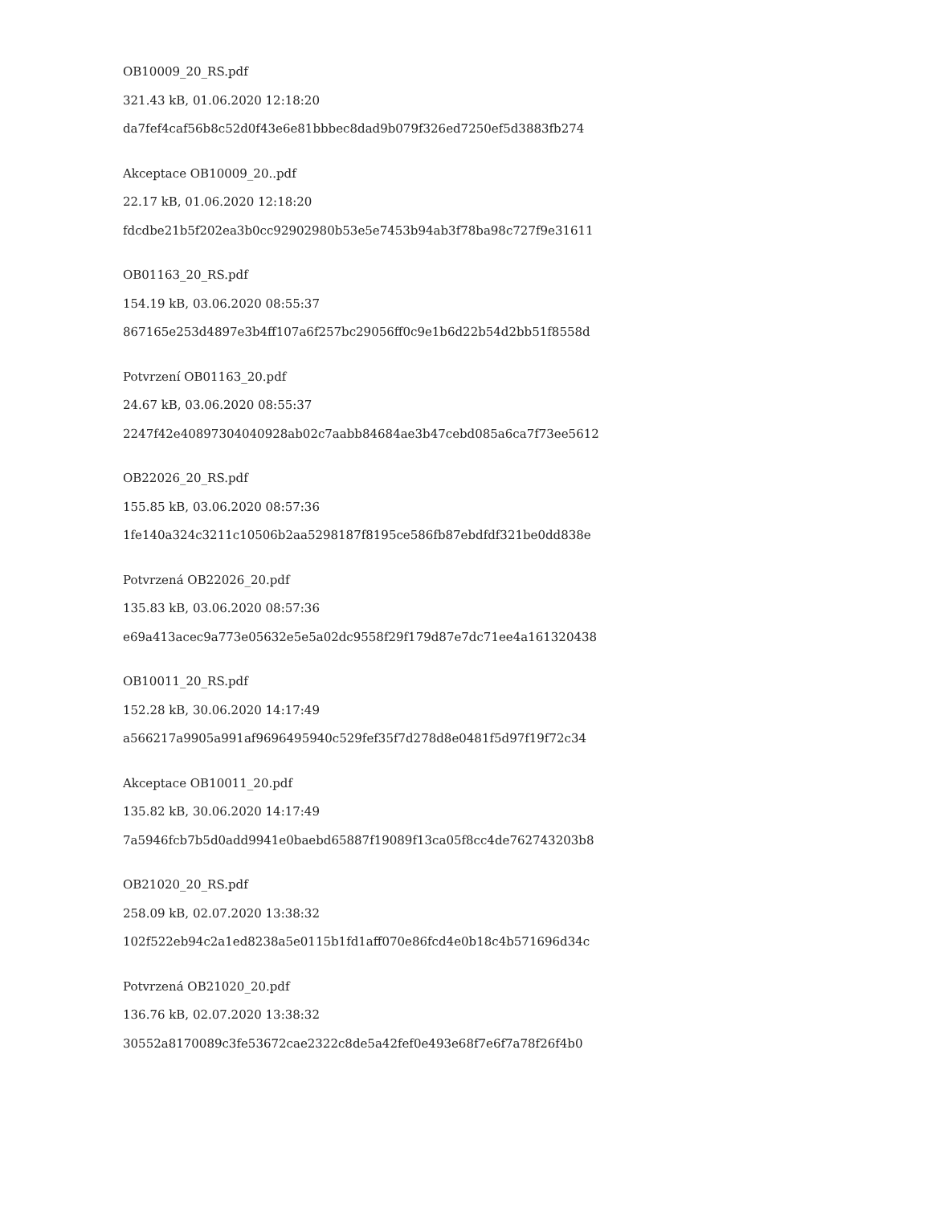OB10009_20_RS.pdf
321.43 kB, 01.06.2020 12:18:20
da7fef4caf56b8c52d0f43e6e81bbbec8dad9b079f326ed7250ef5d3883fb274
Akceptace OB10009_20..pdf
22.17 kB, 01.06.2020 12:18:20
fdcdbe21b5f202ea3b0cc92902980b53e5e7453b94ab3f78ba98c727f9e31611
OB01163_20_RS.pdf
154.19 kB, 03.06.2020 08:55:37
867165e253d4897e3b4ff107a6f257bc29056ff0c9e1b6d22b54d2bb51f8558d
Potvrzení OB01163_20.pdf
24.67 kB, 03.06.2020 08:55:37
2247f42e40897304040928ab02c7aabb84684ae3b47cebd085a6ca7f73ee5612
OB22026_20_RS.pdf
155.85 kB, 03.06.2020 08:57:36
1fe140a324c3211c10506b2aa5298187f8195ce586fb87ebdfdf321be0dd838e
Potvrzená OB22026_20.pdf
135.83 kB, 03.06.2020 08:57:36
e69a413acec9a773e05632e5e5a02dc9558f29f179d87e7dc71ee4a161320438
OB10011_20_RS.pdf
152.28 kB, 30.06.2020 14:17:49
a566217a9905a991af9696495940c529fef35f7d278d8e0481f5d97f19f72c34
Akceptace OB10011_20.pdf
135.82 kB, 30.06.2020 14:17:49
7a5946fcb7b5d0add9941e0baebd65887f19089f13ca05f8cc4de762743203b8
OB21020_20_RS.pdf
258.09 kB, 02.07.2020 13:38:32
102f522eb94c2a1ed8238a5e0115b1fd1aff070e86fcd4e0b18c4b571696d34c
Potvrzená OB21020_20.pdf
136.76 kB, 02.07.2020 13:38:32
30552a8170089c3fe53672cae2322c8de5a42fef0e493e68f7e6f7a78f26f4b0